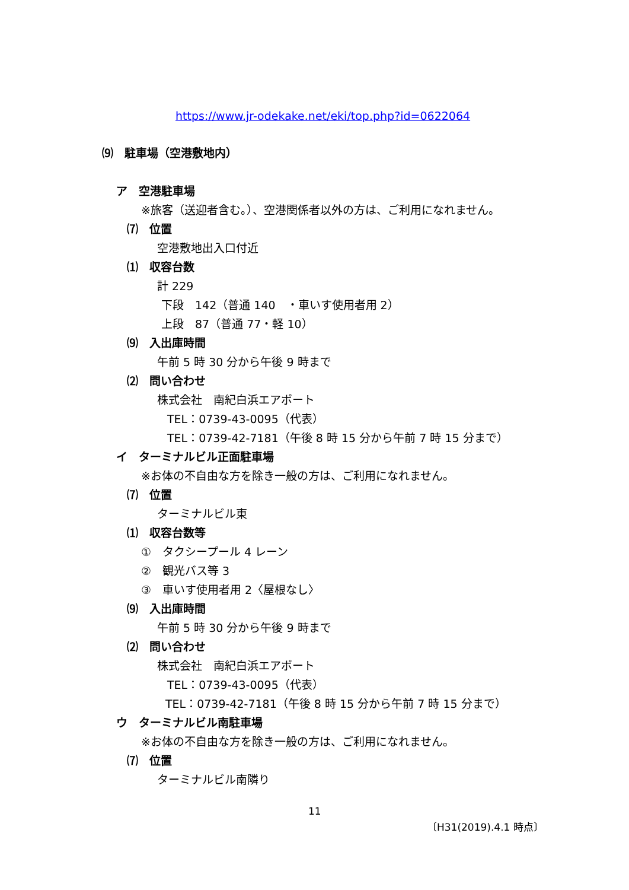https://www.jr-odekake.net/eki/top.php?id=0622064
⑼　駐車場（空港敷地内）
ア　空港駐車場
※旅客（送迎者含む。）、空港関係者以外の方は、ご利用になれません。
⑺　位置
空港敷地出入口付近
⑴　収容台数
計 229
下段　142（普通 140　・車いす使用者用 2）
上段　87（普通 77・軽 10）
⑼　入出庫時間
午前 5 時 30 分から午後 9 時まで
⑵　問い合わせ
株式会社　南紀白浜エアポート
TEL：0739-43-0095（代表）
TEL：0739-42-7181（午後 8 時 15 分から午前 7 時 15 分まで）
イ　ターミナルビル正面駐車場
※お体の不自由な方を除き一般の方は、ご利用になれません。
⑺　位置
ターミナルビル東
⑴　収容台数等
①　タクシープール 4 レーン
②　観光バス等 3
③　車いす使用者用 2〈屋根なし〉
⑼　入出庫時間
午前 5 時 30 分から午後 9 時まで
⑵　問い合わせ
株式会社　南紀白浜エアポート
TEL：0739-43-0095（代表）
TEL：0739-42-7181（午後 8 時 15 分から午前 7 時 15 分まで）
ウ　ターミナルビル南駐車場
※お体の不自由な方を除き一般の方は、ご利用になれません。
⑺　位置
ターミナルビル南隣り
11
〔H31(2019).4.1 時点〕